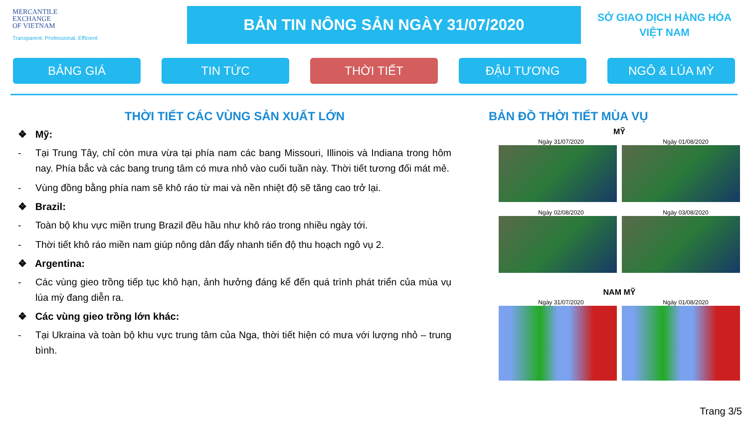MERCANTILE
EXCHANGE
OF VIETNAM
Transparent. Professional. Efficient
BẢN TIN NÔNG SẢN NGÀY 31/07/2020
SỞ GIAO DỊCH HÀNG HÓA
VIỆT NAM
BẢNG GIÁ TIN TỨC THỜI TIẾT ĐẬU TƯƠNG NGÔ & LÚA MỲ
THỜI TIẾT CÁC VÙNG SẢN XUẤT LỚN
❖ Mỹ:
- Tại Trung Tây, chỉ còn mưa vừa tại phía nam các bang Missouri, Illinois và Indiana trong hôm nay. Phía bắc và các bang trung tâm có mưa nhỏ vào cuối tuần này. Thời tiết tương đối mát mẻ.
- Vùng đồng bằng phía nam sẽ khô ráo từ mai và nền nhiệt độ sẽ tăng cao trở lại.
❖ Brazil:
- Toàn bộ khu vực miền trung Brazil đều hầu như khô ráo trong nhiều ngày tới.
- Thời tiết khô ráo miền nam giúp nông dân đẩy nhanh tiến độ thu hoạch ngô vụ 2.
❖ Argentina:
- Các vùng gieo trồng tiếp tục khô hạn, ảnh hưởng đáng kể đến quá trình phát triển của mùa vụ lúa mỳ đang diễn ra.
❖ Các vùng gieo trồng lớn khác:
- Tại Ukraina và toàn bộ khu vực trung tâm của Nga, thời tiết hiện có mưa với lượng nhỏ – trung bình.
BẢN ĐỒ THỜI TIẾT MÙA VỤ
MỸ
Ngày 31/07/2020 Ngày 01/08/2020
Ngày 02/08/2020 Ngày 03/08/2020
NAM MỸ
Ngày 31/07/2020 Ngày 01/08/2020
Trang 3/5